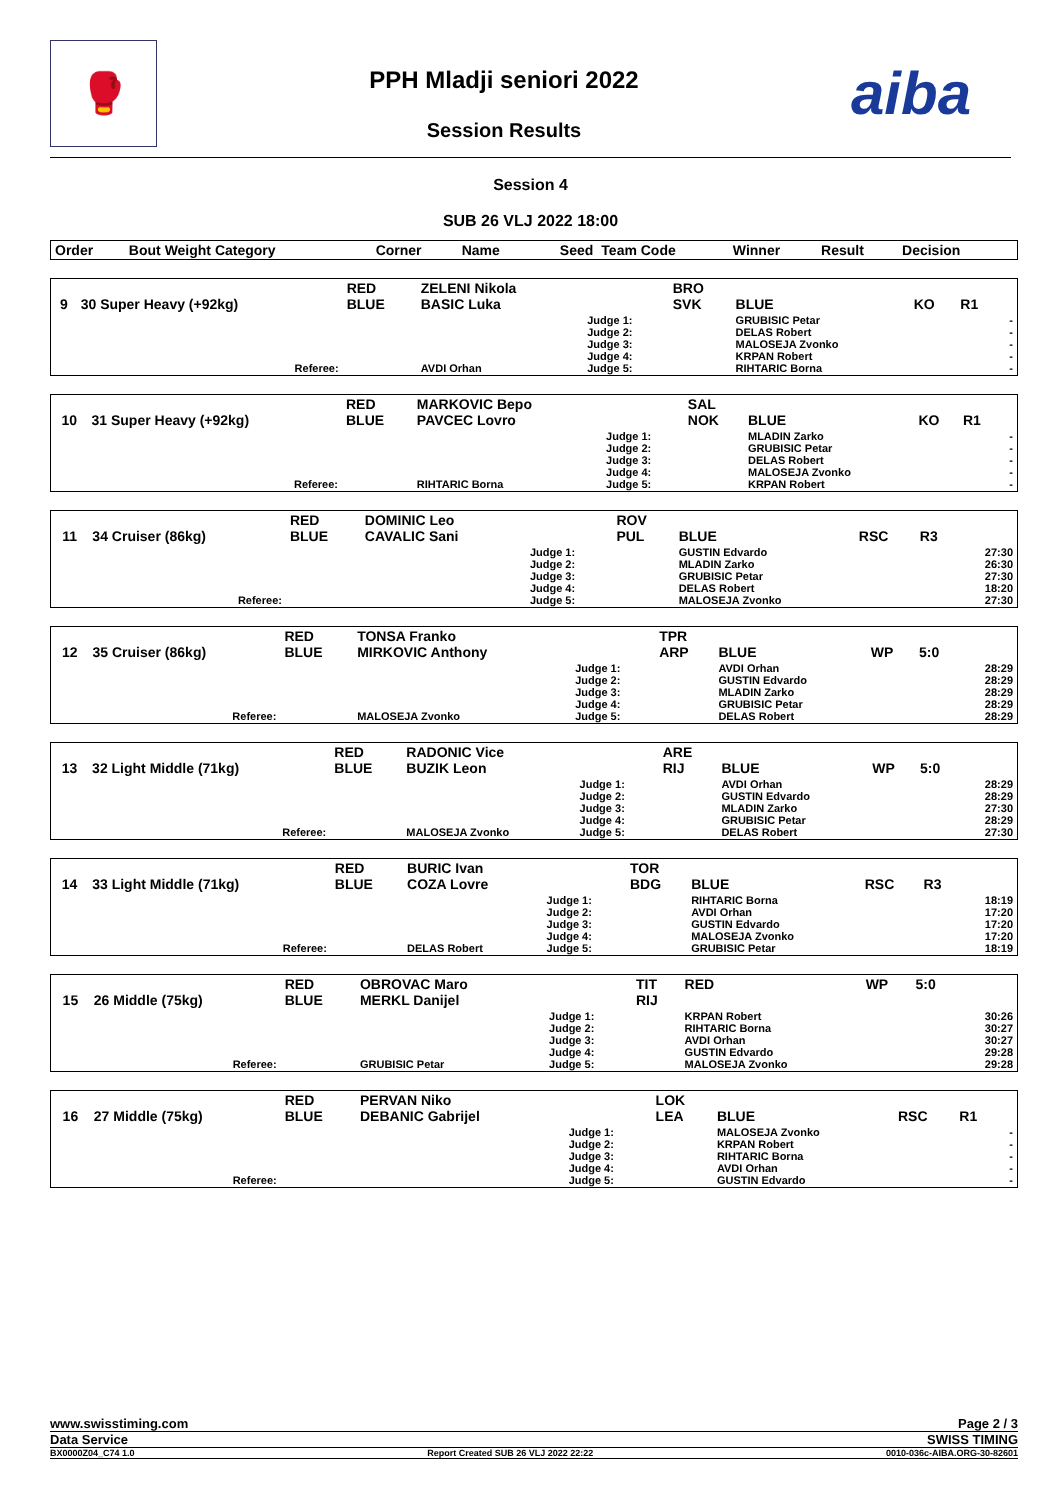🥊
PPH Mladji seniori 2022
Session Results
aiba
Session 4
SUB 26 VLJ 2022 18:00
| Order | Bout Weight Category | Corner | Name | Seed | Team Code | Winner | Result | Decision | |
| --- | --- | --- | --- | --- | --- | --- | --- | --- | --- |
| 9 | 30 Super Heavy (+92kg) | RED BLUE | ZELENI Nikola BASIC Luka | | BRO SVK | BLUE | KO | R1 | |
| | Referee: | | AVDI Orhan | Judge 1: Judge 2: Judge 3: Judge 4: Judge 5: | | GRUBISIC Petar DELAS Robert MALOSEJA Zvonko KRPAN Robert RIHTARIC Borna | | | - - - - - |
| 10 | 31 Super Heavy (+92kg) | RED BLUE | MARKOVIC Bepo PAVCEC Lovro | | SAL NOK | BLUE | KO | R1 | |
| | Referee: | | RIHTARIC Borna | Judge 1: Judge 2: Judge 3: Judge 4: Judge 5: | | MLADIN Zarko GRUBISIC Petar DELAS Robert MALOSEJA Zvonko KRPAN Robert | | | - - - - - |
| 11 | 34 Cruiser (86kg) | RED BLUE | DOMINIC Leo CAVALIC Sani | | ROV PUL | BLUE | RSC | R3 | |
| | Referee: | | | Judge 1: Judge 2: Judge 3: Judge 4: Judge 5: | | GUSTIN Edvardo MLADIN Zarko GRUBISIC Petar DELAS Robert MALOSEJA Zvonko | | | 27:30 26:30 27:30 18:20 27:30 |
| 12 | 35 Cruiser (86kg) | RED BLUE | TONSA Franko MIRKOVIC Anthony | | TPR ARP | BLUE | WP | 5:0 | |
| | Referee: | | MALOSEJA Zvonko | Judge 1: Judge 2: Judge 3: Judge 4: Judge 5: | | AVDI Orhan GUSTIN Edvardo MLADIN Zarko GRUBISIC Petar DELAS Robert | | | 28:29 28:29 28:29 28:29 28:29 |
| 13 | 32 Light Middle (71kg) | RED BLUE | RADONIC Vice BUZIK Leon | | ARE RIJ | BLUE | WP | 5:0 | |
| | Referee: | | MALOSEJA Zvonko | Judge 1: Judge 2: Judge 3: Judge 4: Judge 5: | | AVDI Orhan GUSTIN Edvardo MLADIN Zarko GRUBISIC Petar DELAS Robert | | | 28:29 28:29 27:30 28:29 27:30 |
| 14 | 33 Light Middle (71kg) | RED BLUE | BURIC Ivan COZA Lovre | | TOR BDG | BLUE | RSC | R3 | |
| | Referee: | | DELAS Robert | Judge 1: Judge 2: Judge 3: Judge 4: Judge 5: | | RIHTARIC Borna AVDI Orhan GUSTIN Edvardo MALOSEJA Zvonko GRUBISIC Petar | | | 18:19 17:20 17:20 17:20 18:19 |
| 15 | 26 Middle (75kg) | RED BLUE | OBROVAC Maro MERKL Danijel | | TIT RIJ | RED | WP | 5:0 | |
| | Referee: | | GRUBISIC Petar | Judge 1: Judge 2: Judge 3: Judge 4: Judge 5: | | KRPAN Robert RIHTARIC Borna AVDI Orhan GUSTIN Edvardo MALOSEJA Zvonko | | | 30:26 30:27 30:27 29:28 29:28 |
| 16 | 27 Middle (75kg) | RED BLUE | PERVAN Niko DEBANIC Gabrijel | | LOK LEA | BLUE | RSC | R1 | |
| | Referee: | | | Judge 1: Judge 2: Judge 3: Judge 4: Judge 5: | | MALOSEJA Zvonko KRPAN Robert RIHTARIC Borna AVDI Orhan GUSTIN Edvardo | | | - - - - - |
www.swisstiming.com Page 2 / 3
Data Service SWISS TIMING
BX0000Z04_C74 1.0 Report Created SUB 26 VLJ 2022 22:22 0010-036c-AIBA.ORG-30-82601